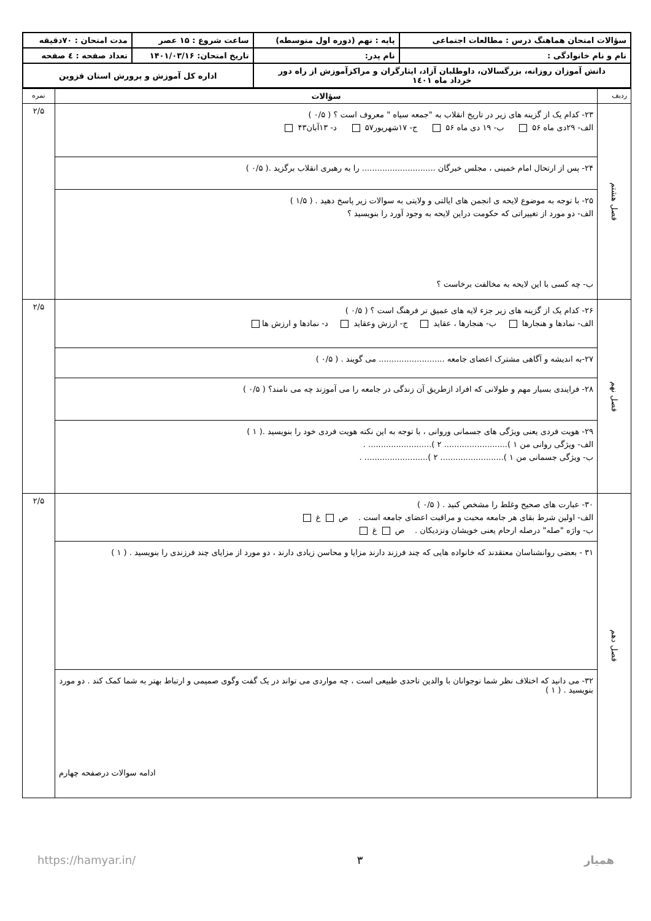| سؤالات امتحان هماهنگ درس : مطالعات اجتماعی | پایه : نهم (دوره اول متوسطه) | ساعت شروع : ۱۵ عصر | مدت امتحان : ۷۰دقیقه |
| نام و نام خانوادگی : | نام پدر: | تاریخ امتحان: ۱۴۰۱/۰۳/۱۶ | تعداد صفحه : ٤ صفحه |
| دانش آموزان روزانه، بزرگسالان، داوطلبان آزاد، ایثارگران و مراکزآموزش از راه دور خرداد ماه ۱٤۰۱ | | اداره کل آموزش و پرورش استان قزوین | |
| ردیف | سؤالات | نمره |
| فصل هشتم | ۲۳- کدام یک از گزینه های زیر در تاریخ انقلاب به "جمعه سیاه " معروف است ؟ ( ۰/۵ ) الف- ۲۹دی ماه ۵۶ ب- ۱۹ دی ماه ۵۶ ج- ۱۷شهریور۵۷ د- ۱۳آبان۴۳ | ۲/۵ |
| | ۲۴- پس از ارتحال امام خمینی ، مجلس خبرگان ............................. را به رهبری انقلاب برگزید .( ۰/۵ ) | |
| | ۲۵- با توجه به موضوع لایحه ی انجمن های ایالتی و ولایتی به سوالات زیر پاسخ دهید . ( ۱/۵ ) الف- دو مورد از تغییراتی که حکومت دراین لایحه به وجود آورد را بنویسید ؟ ب- چه کسی با این لایحه به مخالفت برخاست ؟ | |
| فصل نهم | ۲۶- کدام یک از گزینه های زیر جزء لایه های عمیق تر فرهنگ است ؟ ( ۰/۵ ) الف- نمادها و هنجارها ب- هنجارها ، عقاید ج- ارزش وعقاید د- نمادها و ارزش ها | ۲/۵ |
| | ۲۷-به اندیشه و آگاهی مشترک اعضای جامعه .......................... می گویند . ( ۰/۵ ) | |
| | ۲۸- فرایندی بسیار مهم و طولانی که افراد ازطریق آن زندگی در جامعه را می آموزند چه می نامند؟ ( ۰/۵ ) | |
| | ۲۹- هویت فردی یعنی ویژگی های جسمانی وروانی ، با توجه به این نکته هویت فردی خود را بنویسید .( ۱ ) الف- ویژگی روانی من ۱ )......................... ۲ )......................... . ب- ویژگی جسمانی من ۱ )......................... ۲ )......................... . | |
| فصل دهم | ۳۰- عبارت های صحیح وغلط را مشخص کنید . ( ۰/۵ ) الف- اولین شرط بقای هر جامعه محبت و مراقبت اعضای جامعه است . ص غ ب- واژه "صله" درصله ارحام یعنی خویشان ونزدیکان . ص غ | ۲/۵ |
| | ۳۱ - بعضی روانشناسان معتقدند که خانواده هایی که چند فرزند دارند مزایا و محاسن زیادی دارند ، دو مورد از مزایای چند فرزندی را بنویسید . ( ۱ ) | |
| | ۳۲- می دانید که اختلاف نظر شما نوجوانان با والدین تاحدی طبیعی است ، چه مواردی می تواند در یک گفت وگوی صمیمی و ارتباط بهتر به شما کمک کند . دو مورد بنویسید . ( ۱ ) ادامه سوالات درصفحه چهارم | |
همیار ۳ https://hamyar.in/